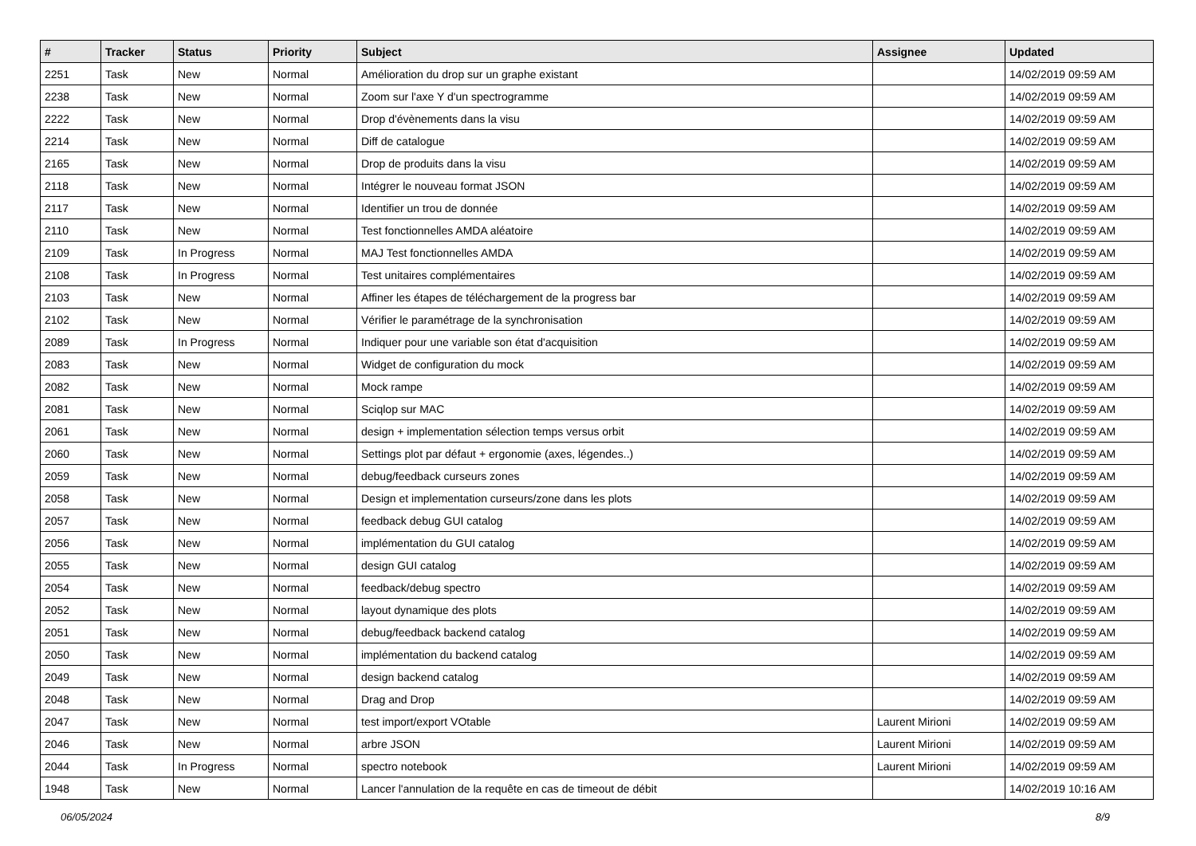| # | Tracker | Status | Priority | Subject | Assignee | Updated |
| --- | --- | --- | --- | --- | --- | --- |
| 2251 | Task | New | Normal | Amélioration du drop sur un graphe existant | | 14/02/2019 09:59 AM |
| 2238 | Task | New | Normal | Zoom sur l'axe Y d'un spectrogramme | | 14/02/2019 09:59 AM |
| 2222 | Task | New | Normal | Drop d'évènements dans la visu | | 14/02/2019 09:59 AM |
| 2214 | Task | New | Normal | Diff de catalogue | | 14/02/2019 09:59 AM |
| 2165 | Task | New | Normal | Drop de produits dans la visu | | 14/02/2019 09:59 AM |
| 2118 | Task | New | Normal | Intégrer le nouveau format JSON | | 14/02/2019 09:59 AM |
| 2117 | Task | New | Normal | Identifier un trou de donnée | | 14/02/2019 09:59 AM |
| 2110 | Task | New | Normal | Test fonctionnelles AMDA aléatoire | | 14/02/2019 09:59 AM |
| 2109 | Task | In Progress | Normal | MAJ Test fonctionnelles AMDA | | 14/02/2019 09:59 AM |
| 2108 | Task | In Progress | Normal | Test unitaires complémentaires | | 14/02/2019 09:59 AM |
| 2103 | Task | New | Normal | Affiner les étapes de téléchargement de la progress bar | | 14/02/2019 09:59 AM |
| 2102 | Task | New | Normal | Vérifier le paramétrage de la synchronisation | | 14/02/2019 09:59 AM |
| 2089 | Task | In Progress | Normal | Indiquer pour une variable son état d'acquisition | | 14/02/2019 09:59 AM |
| 2083 | Task | New | Normal | Widget de configuration du mock | | 14/02/2019 09:59 AM |
| 2082 | Task | New | Normal | Mock rampe | | 14/02/2019 09:59 AM |
| 2081 | Task | New | Normal | Sciqlop sur MAC | | 14/02/2019 09:59 AM |
| 2061 | Task | New | Normal | design + implementation sélection temps versus orbit | | 14/02/2019 09:59 AM |
| 2060 | Task | New | Normal | Settings plot par défaut + ergonomie (axes, légendes..) | | 14/02/2019 09:59 AM |
| 2059 | Task | New | Normal | debug/feedback curseurs zones | | 14/02/2019 09:59 AM |
| 2058 | Task | New | Normal | Design et implementation curseurs/zone dans les plots | | 14/02/2019 09:59 AM |
| 2057 | Task | New | Normal | feedback debug GUI catalog | | 14/02/2019 09:59 AM |
| 2056 | Task | New | Normal | implémentation du GUI catalog | | 14/02/2019 09:59 AM |
| 2055 | Task | New | Normal | design GUI catalog | | 14/02/2019 09:59 AM |
| 2054 | Task | New | Normal | feedback/debug spectro | | 14/02/2019 09:59 AM |
| 2052 | Task | New | Normal | layout dynamique des plots | | 14/02/2019 09:59 AM |
| 2051 | Task | New | Normal | debug/feedback backend catalog | | 14/02/2019 09:59 AM |
| 2050 | Task | New | Normal | implémentation du backend catalog | | 14/02/2019 09:59 AM |
| 2049 | Task | New | Normal | design backend catalog | | 14/02/2019 09:59 AM |
| 2048 | Task | New | Normal | Drag and Drop | | 14/02/2019 09:59 AM |
| 2047 | Task | New | Normal | test import/export VOtable | Laurent Mirioni | 14/02/2019 09:59 AM |
| 2046 | Task | New | Normal | arbre JSON | Laurent Mirioni | 14/02/2019 09:59 AM |
| 2044 | Task | In Progress | Normal | spectro notebook | Laurent Mirioni | 14/02/2019 09:59 AM |
| 1948 | Task | New | Normal | Lancer l'annulation de la requête en cas de timeout de débit | | 14/02/2019 10:16 AM |
06/05/2024 8/9